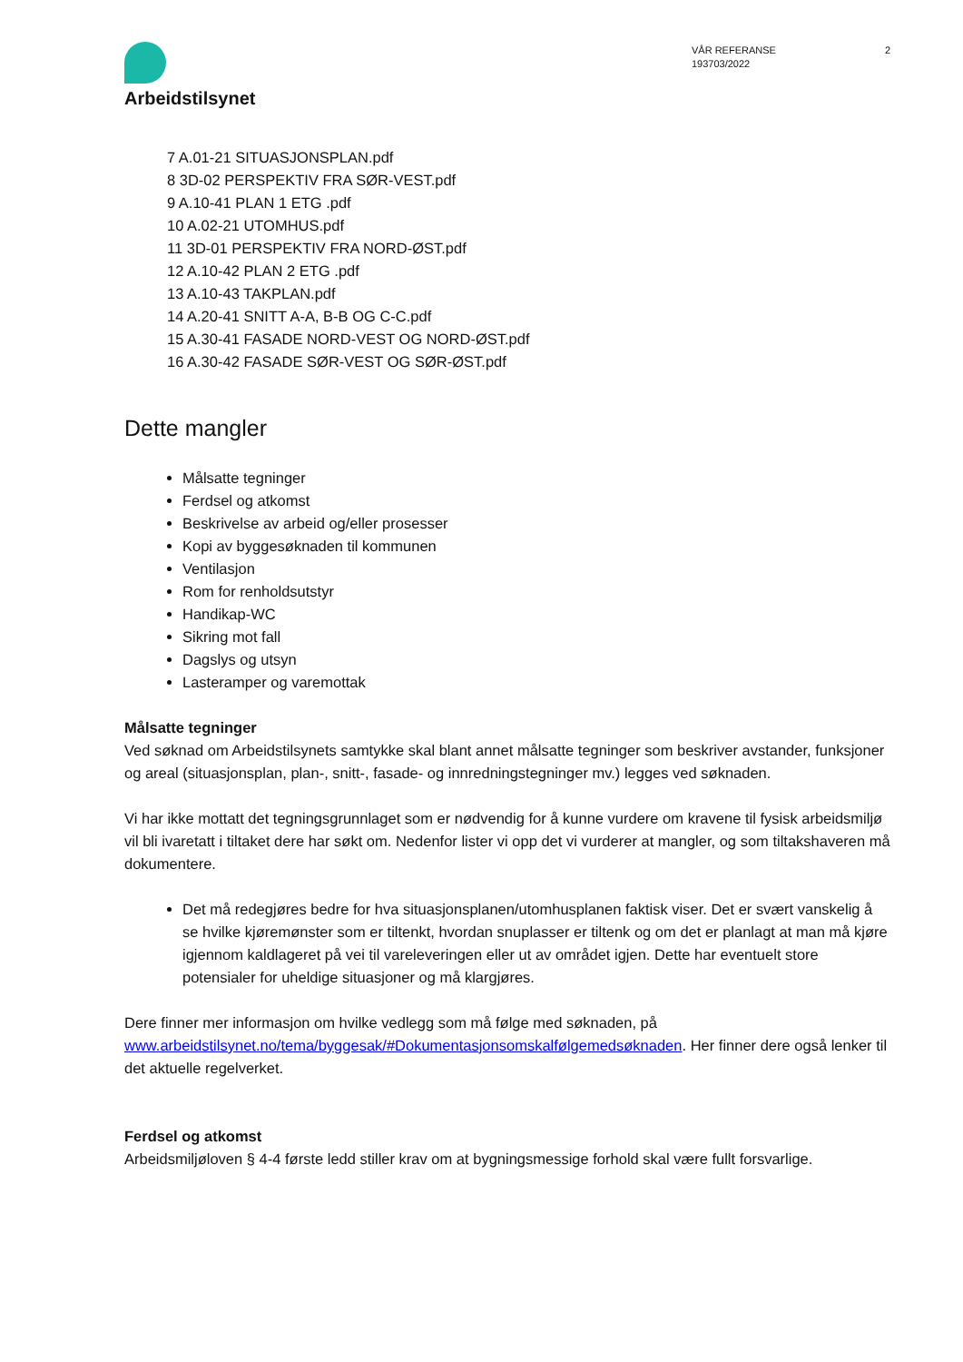Arbeidstilsynet
VÅR REFERANSE
193703/2022
2
7 A.01-21 SITUASJONSPLAN.pdf
8 3D-02 PERSPEKTIV FRA SØR-VEST.pdf
9 A.10-41 PLAN 1 ETG .pdf
10 A.02-21 UTOMHUS.pdf
11 3D-01 PERSPEKTIV FRA NORD-ØST.pdf
12 A.10-42 PLAN 2 ETG .pdf
13 A.10-43 TAKPLAN.pdf
14 A.20-41 SNITT A-A, B-B OG C-C.pdf
15 A.30-41 FASADE NORD-VEST OG NORD-ØST.pdf
16 A.30-42 FASADE SØR-VEST OG SØR-ØST.pdf
Dette mangler
Målsatte tegninger
Ferdsel og atkomst
Beskrivelse av arbeid og/eller prosesser
Kopi av byggesøknaden til kommunen
Ventilasjon
Rom for renholdsutstyr
Handikap-WC
Sikring mot fall
Dagslys og utsyn
Lasteramper og varemottak
Målsatte tegninger
Ved søknad om Arbeidstilsynets samtykke skal blant annet målsatte tegninger som beskriver avstander, funksjoner og areal (situasjonsplan, plan-, snitt-, fasade- og innredningstegninger mv.) legges ved søknaden.
Vi har ikke mottatt det tegningsgrunnlaget som er nødvendig for å kunne vurdere om kravene til fysisk arbeidsmiljø vil bli ivaretatt i tiltaket dere har søkt om. Nedenfor lister vi opp det vi vurderer at mangler, og som tiltakshaveren må dokumentere.
Det må redegjøres bedre for hva situasjonsplanen/utomhusplanen faktisk viser. Det er svært vanskelig å se hvilke kjøremønster som er tiltenkt, hvordan snuplasser er tiltenk og om det er planlagt at man må kjøre igjennom kaldlageret på vei til vareleveringen eller ut av området igjen. Dette har eventuelt store potensialer for uheldige situasjoner og må klargjøres.
Dere finner mer informasjon om hvilke vedlegg som må følge med søknaden, på www.arbeidstilsynet.no/tema/byggesak/#Dokumentasjonsomskalfølgemedsøknaden. Her finner dere også lenker til det aktuelle regelverket.
Ferdsel og atkomst
Arbeidsmiljøloven § 4-4 første ledd stiller krav om at bygningsmessige forhold skal være fullt forsvarlige.